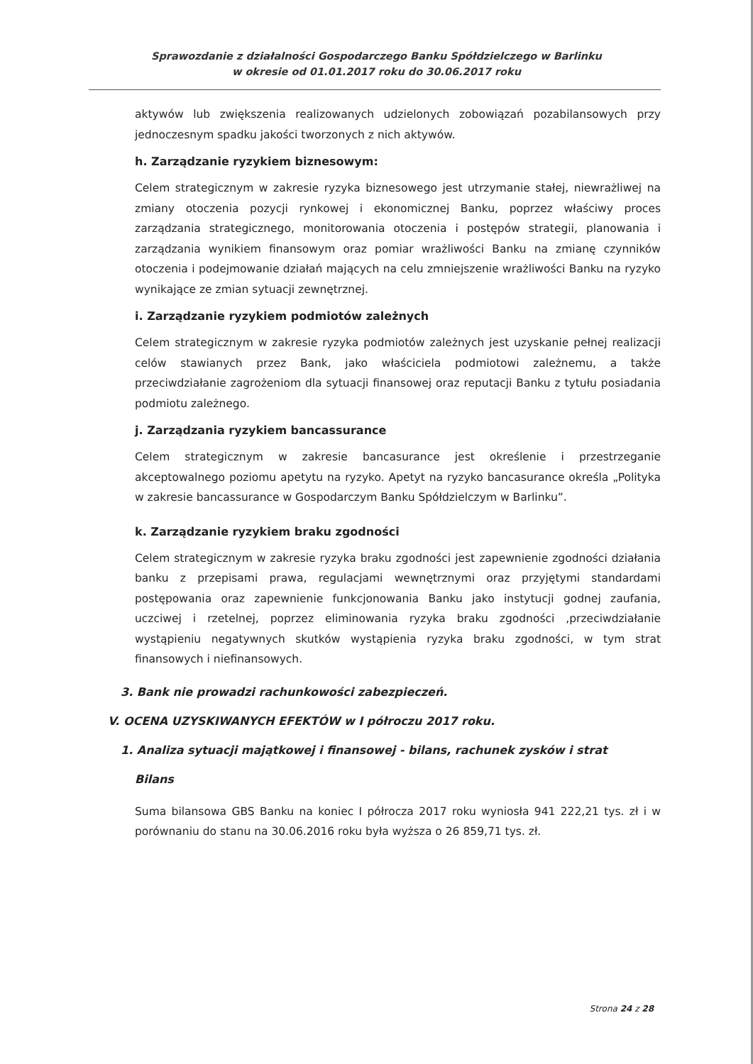Sprawozdanie z działalności Gospodarczego Banku Spółdzielczego w Barlinku
w okresie od 01.01.2017 roku do 30.06.2017 roku
aktywów lub zwiększenia realizowanych udzielonych zobowiązań pozabilansowych przy jednoczesnym spadku jakości tworzonych z nich aktywów.
h. Zarządzanie ryzykiem biznesowym:
Celem strategicznym w zakresie ryzyka biznesowego jest utrzymanie stałej, niewrażliwej na zmiany otoczenia pozycji rynkowej i ekonomicznej Banku, poprzez właściwy proces zarządzania strategicznego, monitorowania otoczenia i postępów strategii, planowania i zarządzania wynikiem finansowym oraz pomiar wrażliwości Banku na zmianę czynników otoczenia i podejmowanie działań mających na celu zmniejszenie wrażliwości Banku na ryzyko wynikające ze zmian sytuacji zewnętrznej.
i. Zarządzanie ryzykiem podmiotów zależnych
Celem strategicznym w zakresie ryzyka podmiotów zależnych jest uzyskanie pełnej realizacji celów stawianych przez Bank, jako właściciela podmiotowi zależnemu, a także przeciwdziałanie zagrożeniom dla sytuacji finansowej oraz reputacji Banku z tytułu posiadania podmiotu zależnego.
j. Zarządzania ryzykiem bancassurance
Celem strategicznym w zakresie bancasurance jest określenie i przestrzeganie akceptowalnego poziomu apetytu na ryzyko. Apetyt na ryzyko bancasurance określa „Polityka w zakresie bancassurance w Gospodarczym Banku Spółdzielczym w Barlinku”.
k. Zarządzanie ryzykiem braku zgodności
Celem strategicznym w zakresie ryzyka braku zgodności jest zapewnienie zgodności działania banku z przepisami prawa, regulacjami wewnętrznymi oraz przyjętymi standardami postępowania oraz zapewnienie funkcjonowania Banku jako instytucji godnej zaufania, uczciwej i rzetelnej, poprzez eliminowania ryzyka braku zgodności ,przeciwdziałanie wystąpieniu negatywnych skutków wystąpienia ryzyka braku zgodności, w tym strat finansowych i niefinansowych.
3. Bank nie prowadzi rachunkowości zabezpieczeń.
V. OCENA UZYSKIWANYCH EFEKTÓW w I półroczu 2017 roku.
1. Analiza sytuacji majątkowej i finansowej - bilans, rachunek zysków i strat
Bilans
Suma bilansowa GBS Banku na koniec I półrocza 2017 roku wyniosła 941 222,21 tys. zł i w porównaniu do stanu na 30.06.2016 roku była wyższa o 26 859,71 tys. zł.
Strona 24 z 28